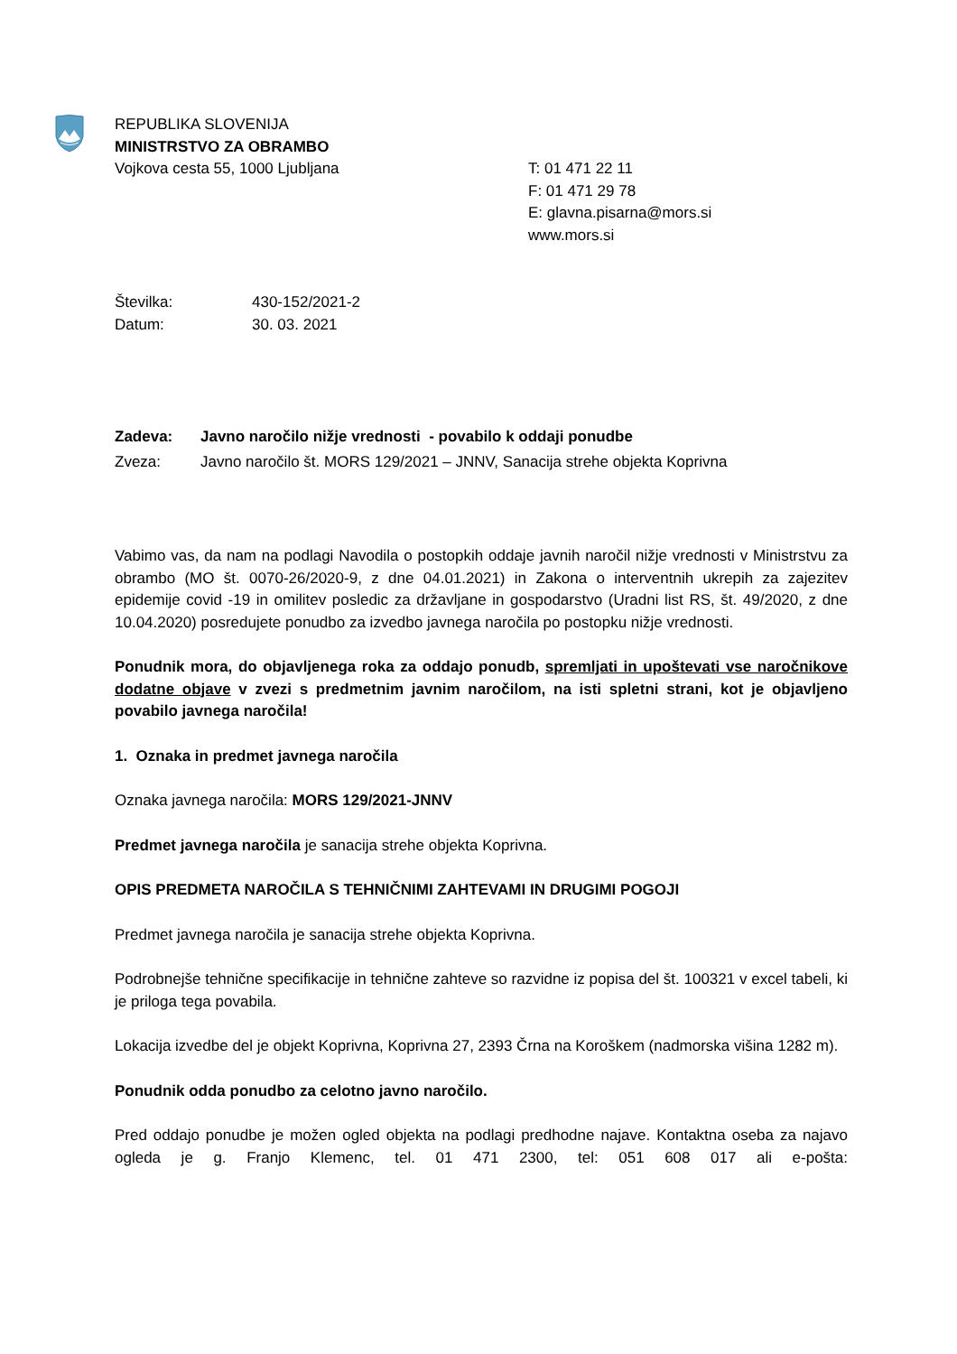REPUBLIKA SLOVENIJA
MINISTRSTVO ZA OBRAMBO
Vojkova cesta 55, 1000 Ljubljana
T: 01 471 22 11
F: 01 471 29 78
E: glavna.pisarna@mors.si
www.mors.si
Številka: 430-152/2021-2
Datum: 30. 03. 2021
Zadeva: Javno naročilo nižje vrednosti - povabilo k oddaji ponudbe
Zveza: Javno naročilo št. MORS 129/2021 – JNNV, Sanacija strehe objekta Koprivna
Vabimo vas, da nam na podlagi Navodila o postopkih oddaje javnih naročil nižje vrednosti v Ministrstvu za obrambo (MO št. 0070-26/2020-9, z dne 04.01.2021) in Zakona o interventnih ukrepih za zajezitev epidemije covid -19 in omilitev posledic za državljane in gospodarstvo (Uradni list RS, št. 49/2020, z dne 10.04.2020) posredujete ponudbo za izvedbo javnega naročila po postopku nižje vrednosti.
Ponudnik mora, do objavljenega roka za oddajo ponudb, spremljati in upoštevati vse naročnikove dodatne objave v zvezi s predmetnim javnim naročilom, na isti spletni strani, kot je objavljeno povabilo javnega naročila!
1. Oznaka in predmet javnega naročila
Oznaka javnega naročila: MORS 129/2021-JNNV
Predmet javnega naročila je sanacija strehe objekta Koprivna.
OPIS PREDMETA NAROČILA S TEHNIČNIMI ZAHTEVAMI IN DRUGIMI POGOJI
Predmet javnega naročila je sanacija strehe objekta Koprivna.
Podrobnejše tehnične specifikacije in tehnične zahteve so razvidne iz popisa del št. 100321 v excel tabeli, ki je priloga tega povabila.
Lokacija izvedbe del je objekt Koprivna, Koprivna 27, 2393 Črna na Koroškem (nadmorska višina 1282 m).
Ponudnik odda ponudbo za celotno javno naročilo.
Pred oddajo ponudbe je možen ogled objekta na podlagi predhodne najave. Kontaktna oseba za najavo ogleda je g. Franjo Klemenc, tel. 01 471 2300, tel: 051 608 017 ali e-pošta: